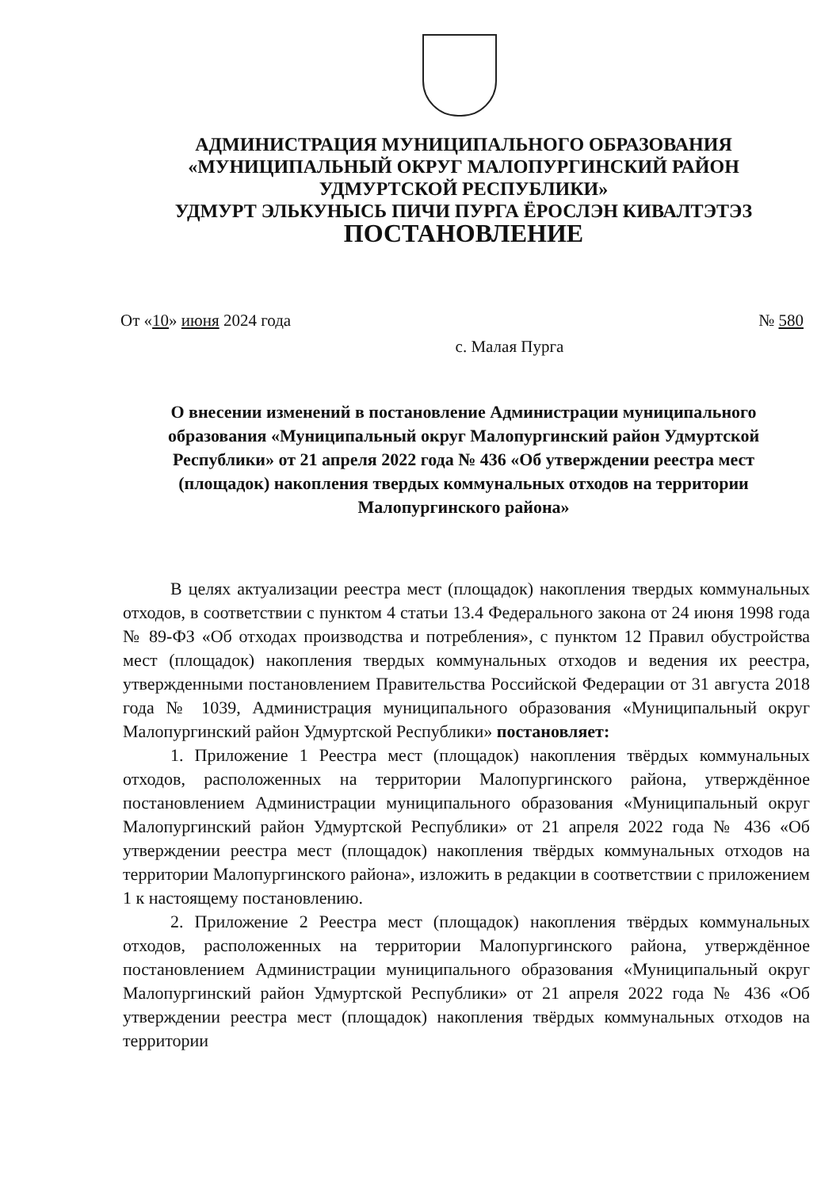АДМИНИСТРАЦИЯ МУНИЦИПАЛЬНОГО ОБРАЗОВАНИЯ
«МУНИЦИПАЛЬНЫЙ ОКРУГ МАЛОПУРГИНСКИЙ РАЙОН
УДМУРТСКОЙ РЕСПУБЛИКИ»
УДМУРТ ЭЛЬКУНЫСЬ ПИЧИ ПУРГА ЁРОСЛЭН КИВАЛТЭТЭЗ
ПОСТАНОВЛЕНИЕ
От «10» июня 2024 года № 580
с. Малая Пурга
О внесении изменений в постановление Администрации муниципального образования «Муниципальный округ Малопургинский район Удмуртской Республики» от 21 апреля 2022 года № 436 «Об утверждении реестра мест (площадок) накопления твердых коммунальных отходов на территории Малопургинского района»
В целях актуализации реестра мест (площадок) накопления твердых коммунальных отходов, в соответствии с пунктом 4 статьи 13.4 Федерального закона от 24 июня 1998 года № 89-ФЗ «Об отходах производства и потребления», с пунктом 12 Правил обустройства мест (площадок) накопления твердых коммунальных отходов и ведения их реестра, утвержденными постановлением Правительства Российской Федерации от 31 августа 2018 года № 1039, Администрация муниципального образования «Муниципальный округ Малопургинский район Удмуртской Республики» постановляет:
1. Приложение 1 Реестра мест (площадок) накопления твёрдых коммунальных отходов, расположенных на территории Малопургинского района, утверждённое постановлением Администрации муниципального образования «Муниципальный округ Малопургинский район Удмуртской Республики» от 21 апреля 2022 года № 436 «Об утверждении реестра мест (площадок) накопления твёрдых коммунальных отходов на территории Малопургинского района», изложить в редакции в соответствии с приложением 1 к настоящему постановлению.
2. Приложение 2 Реестра мест (площадок) накопления твёрдых коммунальных отходов, расположенных на территории Малопургинского района, утверждённое постановлением Администрации муниципального образования «Муниципальный округ Малопургинский район Удмуртской Республики» от 21 апреля 2022 года № 436 «Об утверждении реестра мест (площадок) накопления твёрдых коммунальных отходов на территории